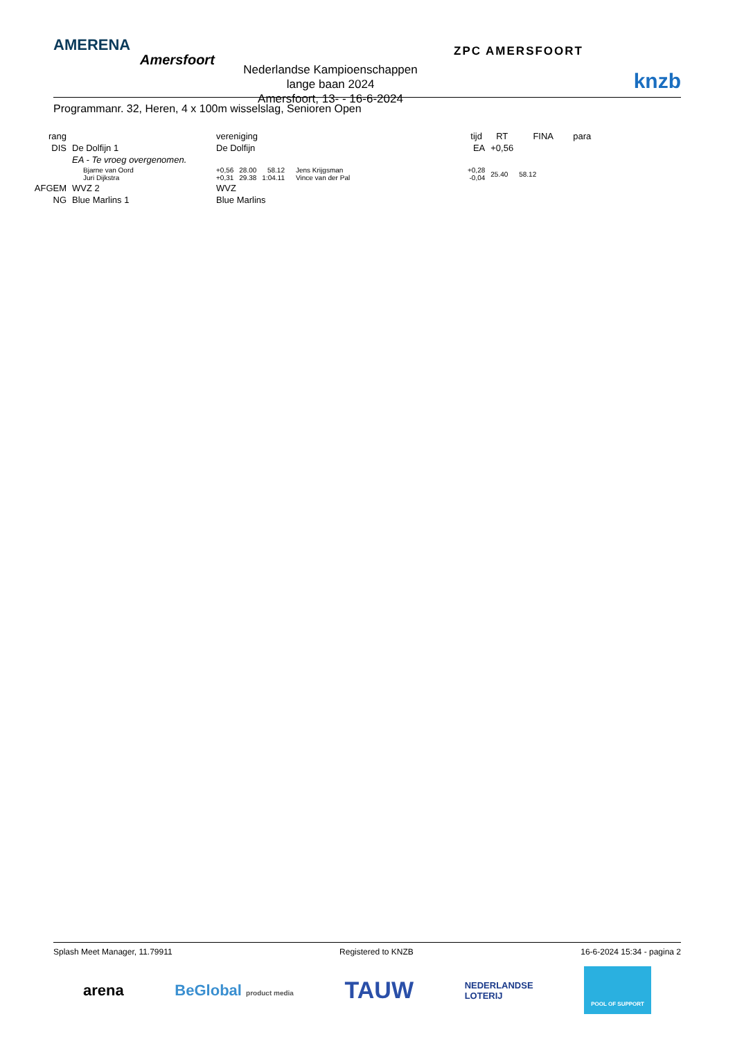AMERENA
Amersfoort
Nederlandse Kampioenschappen lange baan 2024
Amersfoort, 13- - 16-6-2024
ZPC AMERSFOORT
knzb
Programmanr. 32, Heren, 4 x 100m wisselslag, Senioren Open
| rang | | vereniging | | | | | tijd | RT | FINA | para |
| --- | --- | --- | --- | --- | --- | --- | --- | --- | --- | --- |
| DIS | De Dolfijn 1 | De Dolfijn | | | | | EA | +0,56 | | |
| | EA - Te vroeg overgenomen. | | | | | | | | | |
| | Bjarne van Oord Juri Dijkstra | +0,56 +0,31 | 28.00 29.38 | 58.12 1:04.11 | | Jens Krijgsman Vince van der Pal | +0,28 -0,04 | 25.40 | 58.12 | |
| AFGEM | WVZ 2 | WVZ | | | | | | | | |
| NG | Blue Marlins 1 | Blue Marlins | | | | | | | | |
Splash Meet Manager, 11.79911 Registered to KNZB 16-6-2024 15:34 - pagina 2
arena BeGlobal product media TAUW NEDERLANDSE
LOTERIJ POOL OF SUPPORT